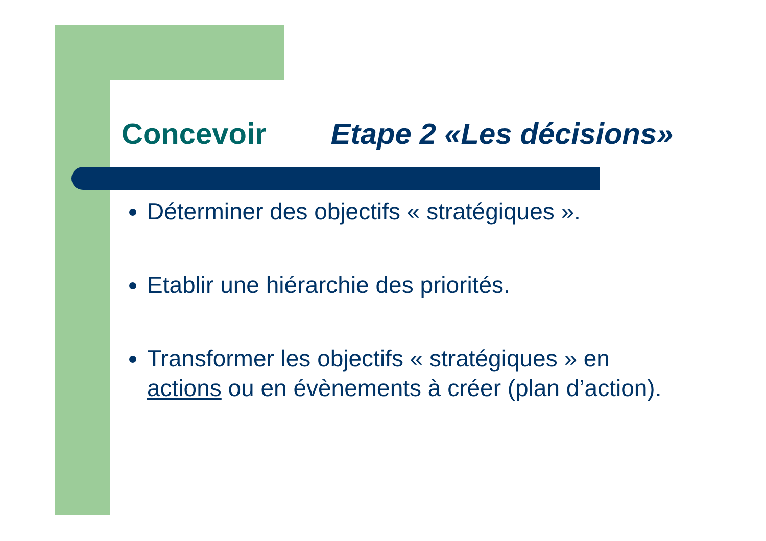Concevoir Etape 2 «Les décisions»
Déterminer des objectifs « stratégiques ».
Etablir une hiérarchie des priorités.
Transformer les objectifs « stratégiques » en actions ou en évènements à créer (plan d’action).